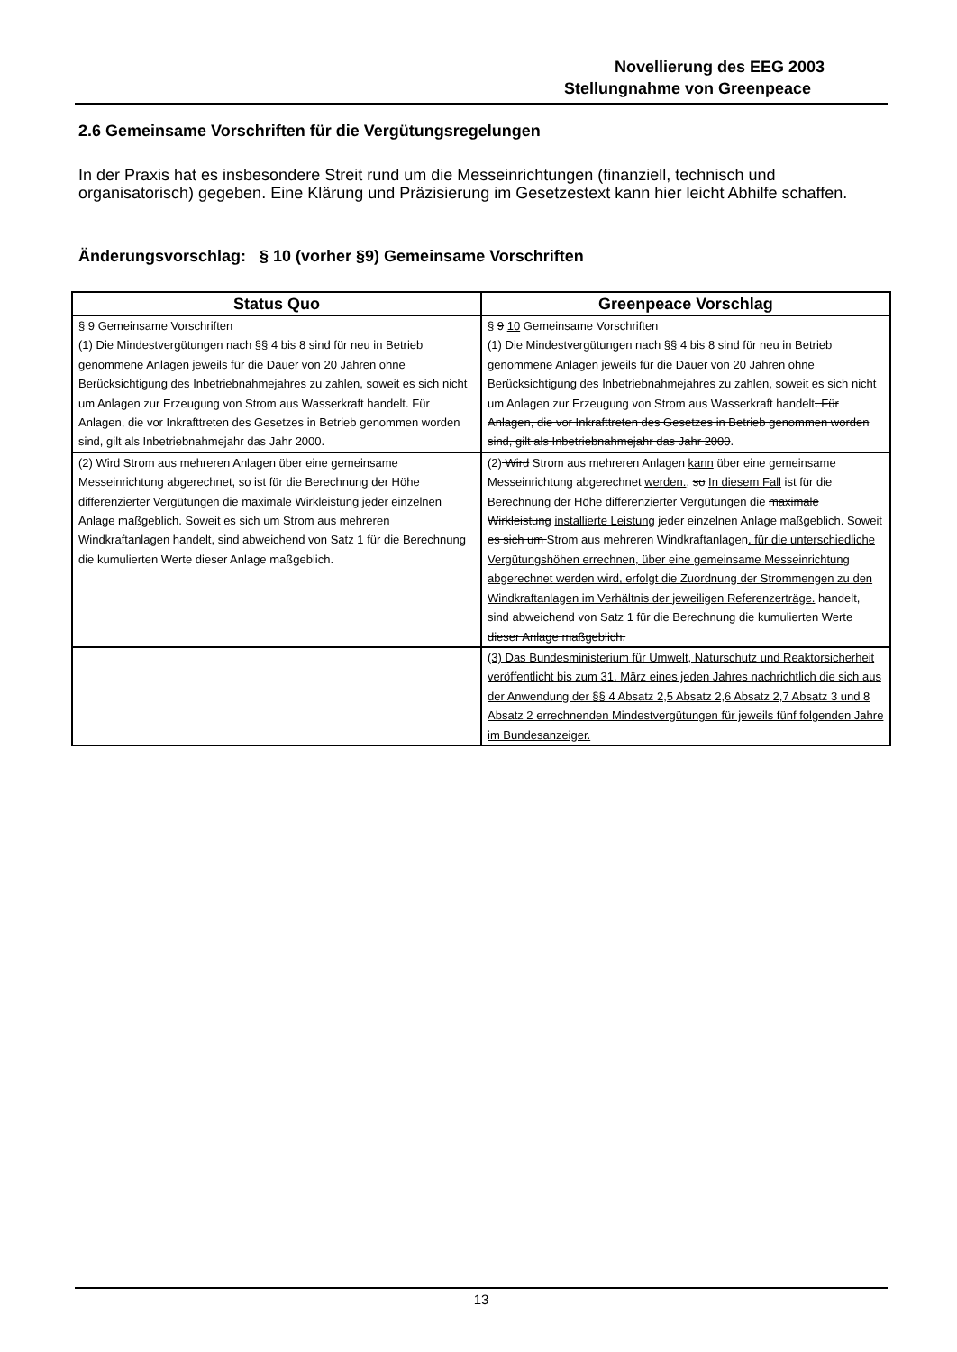Novellierung des EEG 2003
Stellungnahme von Greenpeace
2.6 Gemeinsame Vorschriften für die Vergütungsregelungen
In der Praxis hat es insbesondere Streit rund um die Messeinrichtungen (finanziell, technisch und organisatorisch) gegeben. Eine Klärung und Präzisierung im Gesetzestext kann hier leicht Abhilfe schaffen.
Änderungsvorschlag: § 10 (vorher §9) Gemeinsame Vorschriften
| Status Quo | Greenpeace Vorschlag |
| --- | --- |
| § 9 Gemeinsame Vorschriften (1) Die Mindestvergütungen nach §§ 4 bis 8 sind für neu in Betrieb genommene Anlagen jeweils für die Dauer von 20 Jahren ohne Berücksichtigung des Inbetriebnahmejahres zu zahlen, soweit es sich nicht um Anlagen zur Erzeugung von Strom aus Wasserkraft handelt. Für Anlagen, die vor Inkrafttreten des Gesetzes in Betrieb genommen worden sind, gilt als Inbetriebnahmejahr das Jahr 2000. | § 9 10 Gemeinsame Vorschriften (1) Die Mindestvergütungen nach §§ 4 bis 8 sind für neu in Betrieb genommene Anlagen jeweils für die Dauer von 20 Jahren ohne Berücksichtigung des Inbetriebnahmejahres zu zahlen, soweit es sich nicht um Anlagen zur Erzeugung von Strom aus Wasserkraft handelt . Für Anlagen, die vor Inkrafttreten des Gesetzes in Betrieb genommen worden sind, gilt als Inbetriebnahmejahr das Jahr 2000 . |
| (2) Wird Strom aus mehreren Anlagen über eine gemeinsame Messeinrichtung abgerechnet, so ist für die Berechnung der Höhe differenzierter Vergütungen die maximale Wirkleistung jeder einzelnen Anlage maßgeblich. Soweit es sich um Strom aus mehreren Windkraftanlagen handelt, sind abweichend von Satz 1 für die Berechnung die kumulierten Werte dieser Anlage maßgeblich. | (2) Wird Strom aus mehreren Anlagen kann über eine gemeinsame Messeinrichtung abgerechnet werden. , so In diesem Fall ist für die Berechnung der Höhe differenzierter Vergütungen die maximale Wirkleistung installierte Leistung jeder einzelnen Anlage maßgeblich. Soweit es sich um Strom aus mehreren Windkraftanlagen , für die unterschiedliche Vergütungshöhen errechnen, über eine gemeinsame Messeinrichtung abgerechnet werden wird, erfolgt die Zuordnung der Strommengen zu den Windkraftanlagen im Verhältnis der jeweiligen Referenzerträge. handelt, sind abweichend von Satz 1 für die Berechnung die kumulierten Werte dieser Anlage maßgeblich. |
| | (3) Das Bundesministerium für Umwelt, Naturschutz und Reaktorsicherheit veröffentlicht bis zum 31. März eines jeden Jahres nachrichtlich die sich aus der Anwendung der §§ 4 Absatz 2,5 Absatz 2,6 Absatz 2,7 Absatz 3 und 8 Absatz 2 errechnenden Mindestvergütungen für jeweils fünf folgenden Jahre im Bundesanzeiger. |
13